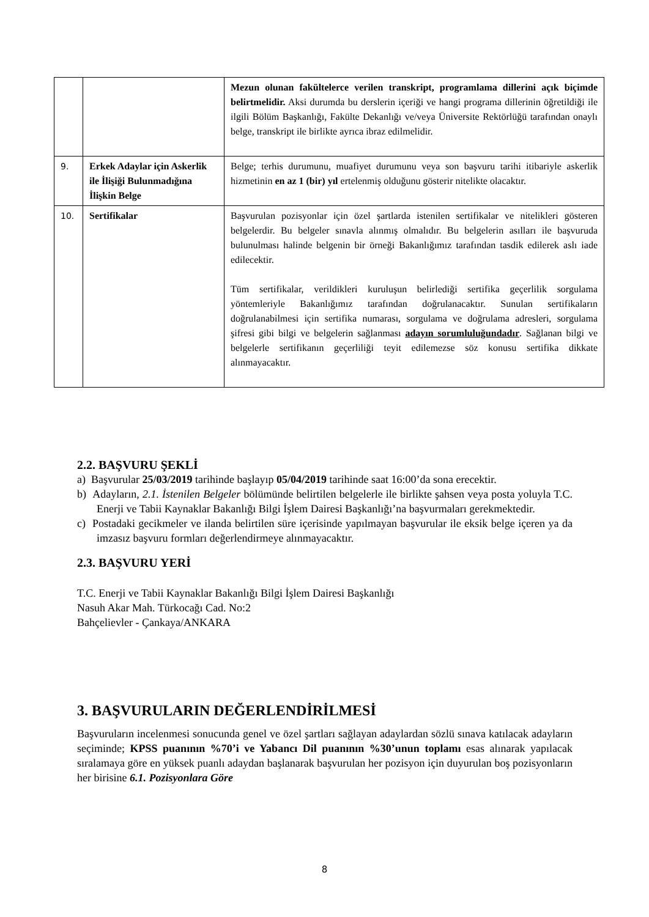| | | Mezun olunan fakültelerce verilen transkript, programlama dillerini açık biçimde belirtmelidir. Aksi durumda bu derslerin içeriği ve hangi programa dillerinin öğretildiği ile ilgili Bölüm Başkanlığı, Fakülte Dekanlığı ve/veya Üniversite Rektörlüğü tarafından onaylı belge, transkript ile birlikte ayrıca ibraz edilmelidir. |
| 9. | Erkek Adaylar için Askerlik ile İlişiği Bulunmadığına İlişkin Belge | Belge; terhis durumunu, muafiyet durumunu veya son başvuru tarihi itibariyle askerlik hizmetinin en az 1 (bir) yıl ertelenmiş olduğunu gösterir nitelikte olacaktır. |
| 10. | Sertifikalar | Başvurulan pozisyonlar için özel şartlarda istenilen sertifikalar ve nitelikleri gösteren belgelerdir. Bu belgeler sınavla alınmış olmalıdır. Bu belgelerin asılları ile başvuruda bulunulması halinde belgenin bir örneği Bakanlığımız tarafından tasdik edilerek aslı iade edilecektir. Tüm sertifikalar, verildikleri kuruluşun belirlediği sertifika geçerlilik sorgulama yöntemleriyle Bakanlığımız tarafından doğrulanacaktır. Sunulan sertifikaların doğrulanabilmesi için sertifika numarası, sorgulama ve doğrulama adresleri, sorgulama şifresi gibi bilgi ve belgelerin sağlanması adayın sorumluluğundadır . Sağlanan bilgi ve belgelerle sertifikanın geçerliliği teyit edilemezse söz konusu sertifika dikkate alınmayacaktır. |
2.2. BAŞVURU ŞEKLİ
a) Başvurular 25/03/2019 tarihinde başlayıp 05/04/2019 tarihinde saat 16:00’da sona erecektir.
b) Adayların, 2.1. İstenilen Belgeler bölümünde belirtilen belgelerle ile birlikte şahsen veya posta yoluyla T.C. Enerji ve Tabii Kaynaklar Bakanlığı Bilgi İşlem Dairesi Başkanlığı’na başvurmaları gerekmektedir.
c) Postadaki gecikmeler ve ilanda belirtilen süre içerisinde yapılmayan başvurular ile eksik belge içeren ya da imzasız başvuru formları değerlendirmeye alınmayacaktır.
2.3. BAŞVURU YERİ
T.C. Enerji ve Tabii Kaynaklar Bakanlığı Bilgi İşlem Dairesi Başkanlığı
Nasuh Akar Mah. Türkocağı Cad. No:2
Bahçelievler - Çankaya/ANKARA
3. BAŞVURULARIN DEĞERLENDİRİLMESİ
Başvuruların incelenmesi sonucunda genel ve özel şartları sağlayan adaylardan sözlü sınava katılacak adayların seçiminde; KPSS puanının %70’i ve Yabancı Dil puanının %30’unun toplamı esas alınarak yapılacak sıralamaya göre en yüksek puanlı adaydan başlanarak başvurulan her pozisyon için duyurulan boş pozisyonların her birisine 6.1. Pozisyonlara Göre
8